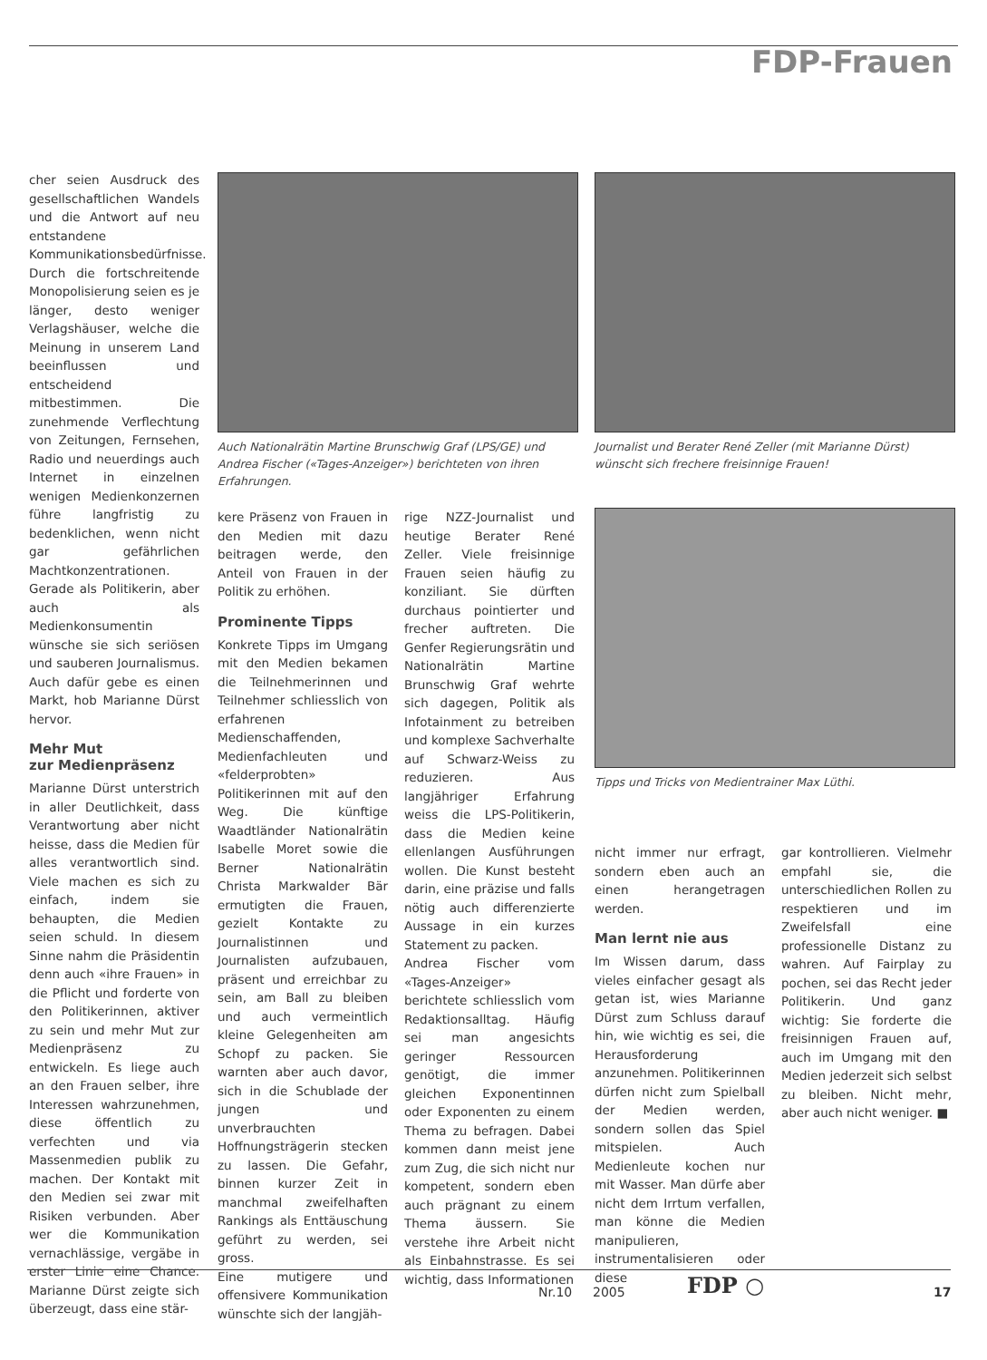FDP-Frauen
cher seien Ausdruck des gesellschaftlichen Wandels und die Antwort auf neu entstandene Kommunikationsbedürfnisse. Durch die fortschreitende Monopolisierung seien es je länger, desto weniger Verlagshäuser, welche die Meinung in unserem Land beeinflussen und entscheidend mitbestimmen. Die zunehmende Verflechtung von Zeitungen, Fernsehen, Radio und neuerdings auch Internet in einzelnen wenigen Medienkonzernen führe langfristig zu bedenklichen, wenn nicht gar gefährlichen Machtkonzentrationen. Gerade als Politikerin, aber auch als Medienkonsumentin wünsche sie sich seriösen und sauberen Journalismus. Auch dafür gebe es einen Markt, hob Marianne Dürst hervor.
Mehr Mut
zur Medienpräsenz
Marianne Dürst unterstrich in aller Deutlichkeit, dass Verantwortung aber nicht heisse, dass die Medien für alles verantwortlich sind. Viele machen es sich zu einfach, indem sie behaupten, die Medien seien schuld. In diesem Sinne nahm die Präsidentin denn auch «ihre Frauen» in die Pflicht und forderte von den Politikerinnen, aktiver zu sein und mehr Mut zur Medienpräsenz zu entwickeln. Es liege auch an den Frauen selber, ihre Interessen wahrzunehmen, diese öffentlich zu verfechten und via Massenmedien publik zu machen. Der Kontakt mit den Medien sei zwar mit Risiken verbunden. Aber wer die Kommunikation vernachlässige, vergäbe in erster Linie eine Chance. Marianne Dürst zeigte sich überzeugt, dass eine stär-
Auch Nationalrätin Martine Brunschwig Graf (LPS/GE) und Andrea Fischer («Tages-Anzeiger») berichteten von ihren Erfahrungen.
Journalist und Berater René Zeller (mit Marianne Dürst) wünscht sich frechere freisinnige Frauen!
Tipps und Tricks von Medientrainer Max Lüthi.
kere Präsenz von Frauen in den Medien mit dazu beitragen werde, den Anteil von Frauen in der Politik zu erhöhen.
Prominente Tipps
Konkrete Tipps im Umgang mit den Medien bekamen die Teilnehmerinnen und Teilnehmer schliesslich von erfahrenen Medienschaffenden, Medienfachleuten und «felderprobten» Politikerinnen mit auf den Weg. Die künftige Waadtländer Nationalrätin Isabelle Moret sowie die Berner Nationalrätin Christa Markwalder Bär ermutigten die Frauen, gezielt Kontakte zu Journalistinnen und Journalisten aufzubauen, präsent und erreichbar zu sein, am Ball zu bleiben und auch vermeintlich kleine Gelegenheiten am Schopf zu packen. Sie warnten aber auch davor, sich in die Schublade der jungen und unverbrauchten Hoffnungsträgerin stecken zu lassen. Die Gefahr, binnen kurzer Zeit in manchmal zweifelhaften Rankings als Enttäuschung geführt zu werden, sei gross.
Eine mutigere und offensivere Kommunikation wünschte sich der langjäh-
rige NZZ-Journalist und heutige Berater René Zeller. Viele freisinnige Frauen seien häufig zu konziliant. Sie dürften durchaus pointierter und frecher auftreten. Die Genfer Regierungsrätin und Nationalrätin Martine Brunschwig Graf wehrte sich dagegen, Politik als Infotainment zu betreiben und komplexe Sachverhalte auf Schwarz-Weiss zu reduzieren. Aus langjähriger Erfahrung weiss die LPS-Politikerin, dass die Medien keine ellenlangen Ausführungen wollen. Die Kunst besteht darin, eine präzise und falls nötig auch differenzierte Aussage in ein kurzes Statement zu packen.
Andrea Fischer vom «Tages-Anzeiger» berichtete schliesslich vom Redaktionsalltag. Häufig sei man angesichts geringer Ressourcen genötigt, die immer gleichen Exponentinnen oder Exponenten zu einem Thema zu befragen. Dabei kommen dann meist jene zum Zug, die sich nicht nur kompetent, sondern eben auch prägnant zu einem Thema äussern. Sie verstehe ihre Arbeit nicht als Einbahnstrasse. Es sei wichtig, dass Informationen
nicht immer nur erfragt, sondern eben auch an einen herangetragen werden.
Man lernt nie aus
Im Wissen darum, dass vieles einfacher gesagt als getan ist, wies Marianne Dürst zum Schluss darauf hin, wie wichtig es sei, die Herausforderung anzunehmen. Politikerinnen dürfen nicht zum Spielball der Medien werden, sondern sollen das Spiel mitspielen. Auch Medienleute kochen nur mit Wasser. Man dürfe aber nicht dem Irrtum verfallen, man könne die Medien manipulieren, instrumentalisieren oder diese
gar kontrollieren. Vielmehr empfahl sie, die unterschiedlichen Rollen zu respektieren und im Zweifelsfall eine professionelle Distanz zu wahren. Auf Fairplay zu pochen, sei das Recht jeder Politikerin. Und ganz wichtig: Sie forderte die freisinnigen Frauen auf, auch im Umgang mit den Medien jederzeit sich selbst zu bleiben. Nicht mehr, aber auch nicht weniger. ■
Nr.10 2005 FDP ○ 17